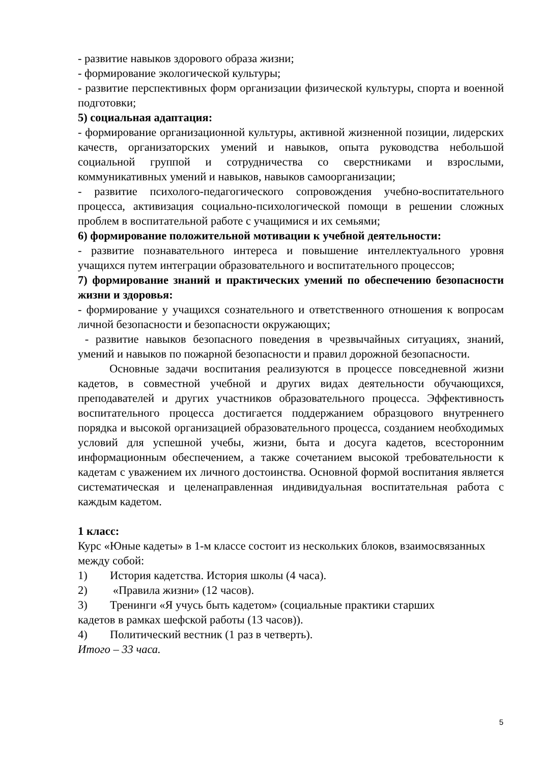- развитие навыков здорового образа жизни;
- формирование экологической культуры;
- развитие перспективных форм организации физической культуры, спорта и военной подготовки;
5) социальная адаптация:
- формирование организационной культуры, активной жизненной позиции, лидерских качеств, организаторских умений и навыков, опыта руководства небольшой социальной группой и сотрудничества со сверстниками и взрослыми, коммуникативных умений и навыков, навыков самоорганизации;
- развитие психолого-педагогического сопровождения учебно-воспитательного процесса, активизация социально-психологической помощи в решении сложных проблем в воспитательной работе с учащимися и их семьями;
6) формирование положительной мотивации к учебной деятельности:
- развитие познавательного интереса и повышение интеллектуального уровня учащихся путем интеграции образовательного и воспитательного процессов;
7) формирование знаний и практических умений по обеспечению безопасности жизни и здоровья:
- формирование у учащихся сознательного и ответственного отношения к вопросам личной безопасности и безопасности окружающих;
- развитие навыков безопасного поведения в чрезвычайных ситуациях, знаний, умений и навыков по пожарной безопасности и правил дорожной безопасности.
Основные задачи воспитания реализуются в процессе повседневной жизни кадетов, в совместной учебной и других видах деятельности обучающихся, преподавателей и других участников образовательного процесса. Эффективность воспитательного процесса достигается поддержанием образцового внутреннего порядка и высокой организацией образовательного процесса, созданием необходимых условий для успешной учебы, жизни, быта и досуга кадетов, всесторонним информационным обеспечением, а также сочетанием высокой требовательности к кадетам с уважением их личного достоинства. Основной формой воспитания является систематическая и целенаправленная индивидуальная воспитательная работа с каждым кадетом.
1 класс:
Курс «Юные кадеты» в 1-м классе состоит из нескольких блоков, взаимосвязанных между собой:
1) История кадетства. История школы (4 часа).
2) «Правила жизни» (12 часов).
3) Тренинги «Я учусь быть кадетом» (социальные практики старших
кадетов в рамках шефской работы (13 часов)).
4) Политический вестник (1 раз в четверть).
Итого – 33 часа.
5